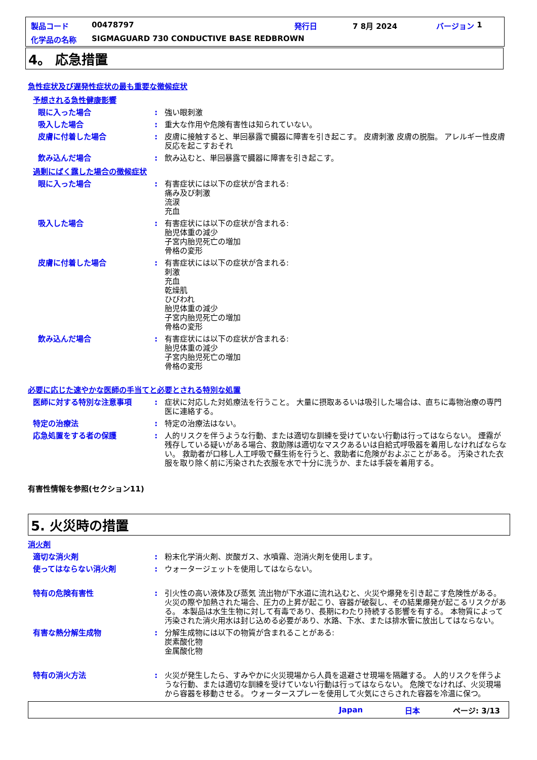製品コード 00478797 発行日 7 8月 2024 バージョン 1
化学品の名称 SIGMAGUARD 730 CONDUCTIVE BASE REDBROWN
4。 応急措置
急性症状及び遅発性症状の最も重要な徴候症状
予想される急性健康影響
眼に入った場合: 強い眼刺激
吸入した場合: 重大な作用や危険有害性は知られていない。
皮膚に付着した場合: 皮膚に接触すると、単回暴露で臓器に障害を引き起こす。 皮膚刺激 皮膚の脱脂。 アレルギー性皮膚反応を起こすおそれ
飲み込んだ場合: 飲み込むと、単回暴露で臓器に障害を引き起こす。
過剰にばく露した場合の徴候症状
眼に入った場合: 有害症状には以下の症状が含まれる:
痛み及び刺激
流涙
充血
吸入した場合: 有害症状には以下の症状が含まれる:
胎児体重の減少
子宮内胎児死亡の増加
骨格の変形
皮膚に付着した場合: 有害症状には以下の症状が含まれる:
刺激
充血
乾燥肌
ひびわれ
胎児体重の減少
子宮内胎児死亡の増加
骨格の変形
飲み込んだ場合: 有害症状には以下の症状が含まれる:
胎児体重の減少
子宮内胎児死亡の増加
骨格の変形
必要に応じた速やかな医師の手当てと必要とされる特別な処置
医師に対する特別な注意事項: 症状に対応した対処療法を行うこと。 大量に摂取あるいは吸引した場合は、直ちに毒物治療の専門医に連絡する。
特定の治療法: 特定の治療法はない。
応急処置をする者の保護: 人的リスクを伴うような行動、または適切な訓練を受けていない行動は行ってはならない。 煙霧が残存している疑いがある場合、救助隊は適切なマスクあるいは自給式呼吸器を着用しなければならない。 救助者が口移し人工呼吸で蘇生術を行うと、救助者に危険がおよぶことがある。 汚染された衣服を取り除く前に汚染された衣服を水で十分に洗うか、または手袋を着用する。
有害性情報を参照(セクション11)
5. 火災時の措置
消火剤
適切な消火剤: 粉末化学消火剤、炭酸ガス、水噴霧、泡消火剤を使用します。
使ってはならない消火剤: ウォータージェットを使用してはならない。
特有の危険有害性: 引火性の高い液体及び蒸気 流出物が下水道に流れ込むと、火災や爆発を引き起こす危険性がある。 火災の際や加熱された場合、圧力の上昇が起こり、容器が破裂し、その結果爆発が起こるリスクがある。 本製品は水生生物に対して有毒であり、長期にわたり持続する影響を有する。 本物質によって汚染された消火用水は封じ込める必要があり、水路、下水、または排水管に放出してはならない。
有害な熱分解生成物: 分解生成物には以下の物質が含まれることがある:
炭素酸化物
金属酸化物
特有の消火方法: 火災が発生したら、すみやかに火災現場から人員を退避させ現場を隔離する。 人的リスクを伴うような行動、または適切な訓練を受けていない行動は行ってはならない。 危険でなければ、火災現場から容器を移動させる。 ウォータースプレーを使用して火気にさらされた容器を冷温に保つ。
Japan 日本 ページ: 3/13